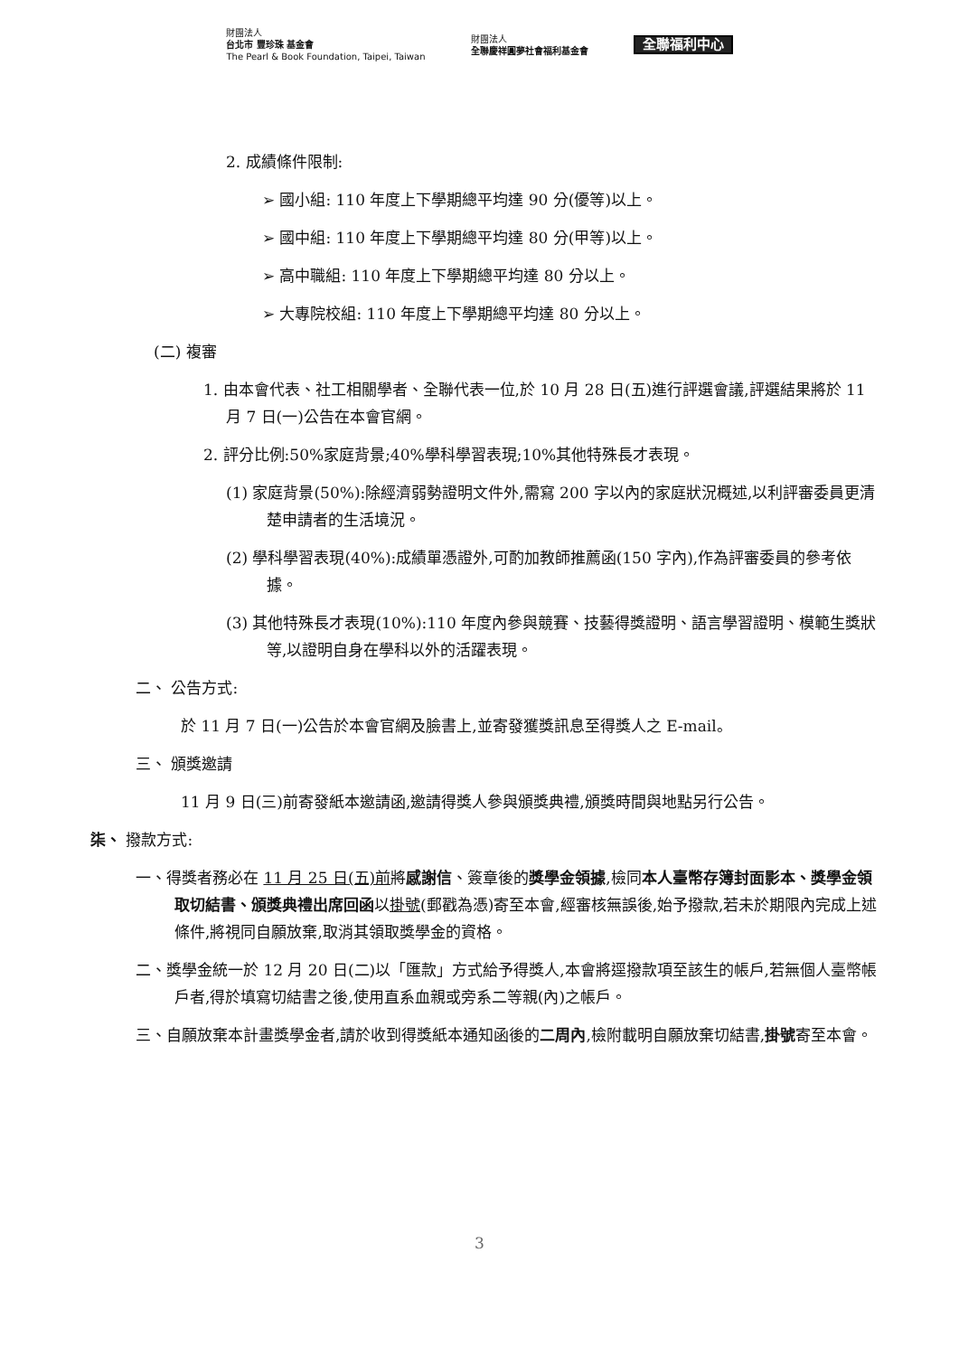財團法人
台北市 豐珍珠 基金會
The Pearl & Book Foundation, Taipei, Taiwan
財團法人
全聯慶祥圓夢社會福利基金會
全聯福利中心
2. 成績條件限制:
➢ 國小組: 110 年度上下學期總平均達 90 分(優等)以上。
➢ 國中組: 110 年度上下學期總平均達 80 分(甲等)以上。
➢ 高中職組: 110 年度上下學期總平均達 80 分以上。
➢ 大專院校組: 110 年度上下學期總平均達 80 分以上。
(二) 複審
1. 由本會代表、社工相關學者、全聯代表一位,於 10 月 28 日(五)進行評選會議,評選結果將於 11 月 7 日(一)公告在本會官網。
2. 評分比例:50%家庭背景;40%學科學習表現;10%其他特殊長才表現。
(1) 家庭背景(50%):除經濟弱勢證明文件外,需寫 200 字以內的家庭狀況概述,以利評審委員更清楚申請者的生活境況。
(2) 學科學習表現(40%):成績單憑證外,可酌加教師推薦函(150 字內),作為評審委員的參考依據。
(3) 其他特殊長才表現(10%):110 年度內參與競賽、技藝得獎證明、語言學習證明、模範生獎狀等,以證明自身在學科以外的活躍表現。
二、 公告方式:
於 11 月 7 日(一)公告於本會官網及臉書上,並寄發獲獎訊息至得獎人之 E-mail。
三、 頒獎邀請
11 月 9 日(三)前寄發紙本邀請函,邀請得獎人參與頒獎典禮,頒獎時間與地點另行公告。
柒、 撥款方式:
一、得獎者務必在 11 月 25 日(五)前將感謝信、簽章後的獎學金領據,檢同本人臺幣存簿封面影本、獎學金領取切結書、頒獎典禮出席回函以掛號(郵戳為憑)寄至本會,經審核無誤後,始予撥款,若未於期限內完成上述條件,將視同自願放棄,取消其領取獎學金的資格。
二、獎學金統一於 12 月 20 日(二)以「匯款」方式給予得獎人,本會將逕撥款項至該生的帳戶,若無個人臺幣帳戶者,得於填寫切結書之後,使用直系血親或旁系二等親(內)之帳戶。
三、自願放棄本計畫獎學金者,請於收到得獎紙本通知函後的二周內,檢附載明自願放棄切結書,掛號寄至本會。
3